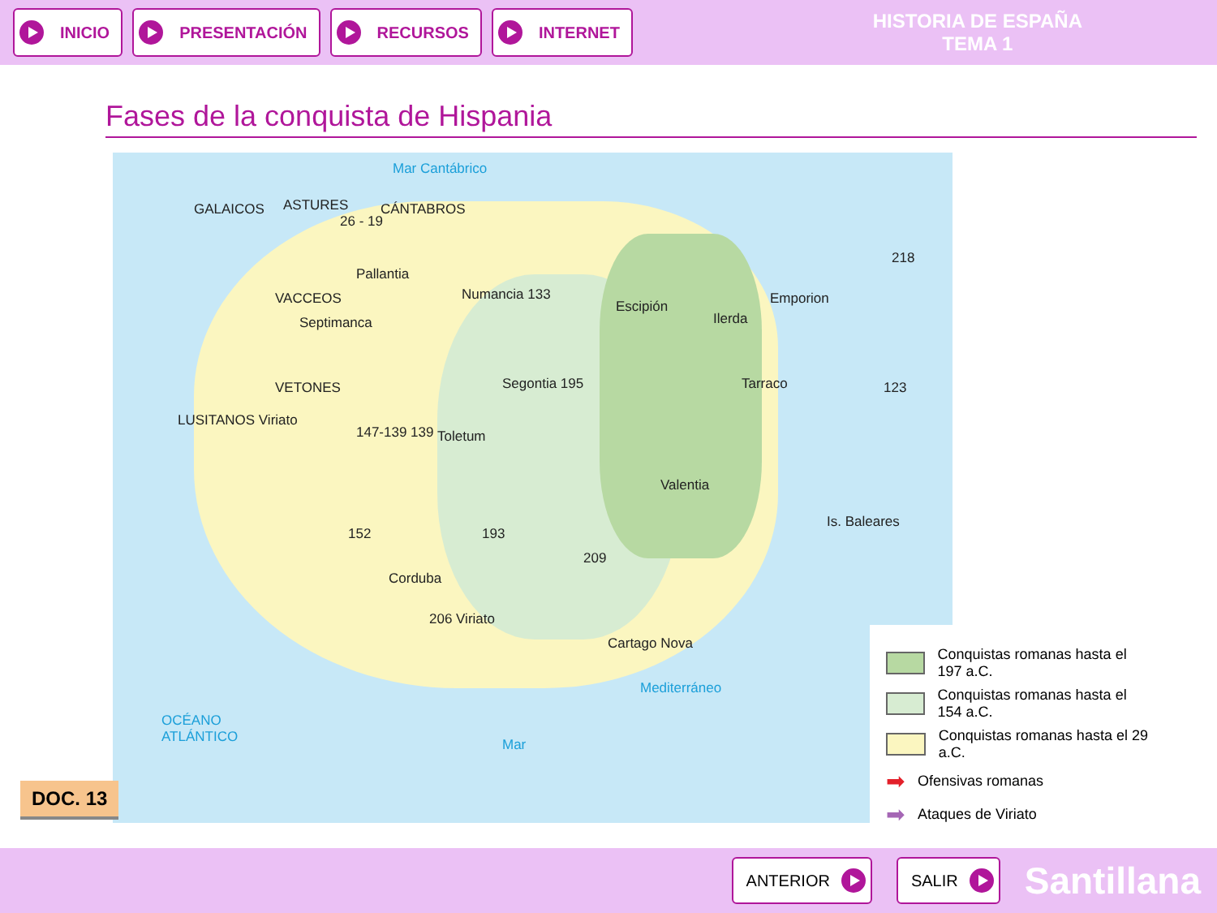INICIO PRESENTACIÓN RECURSOS INTERNET
HISTORIA DE ESPAÑA
TEMA 1
Fases de la conquista de Hispania
Mar Cantábrico
GALAICOS ASTURES CÁNTABROS
26 - 19
Pallantia
VACCEOS
Septimanca
Numancia 133
Escipión
Ilerda
Emporion
218
Segontia 195 Tarraco
LUSITANOS Viriato
VETONES
147-139 139 Toletum
123
Valentia
Is. Baleares
152 193
209
Corduba
206 Viriato
Cartago Nova
Mediterráneo
Mar
OCÉANO
ATLÁNTICO
Conquistas romanas hasta el 197 a.C.
Conquistas romanas hasta el 154 a.C.
Conquistas romanas hasta el 29 a.C.
➡ Ofensivas romanas
➡ Ataques de Viriato
DOC. 13
ANTERIOR SALIR
Santillana